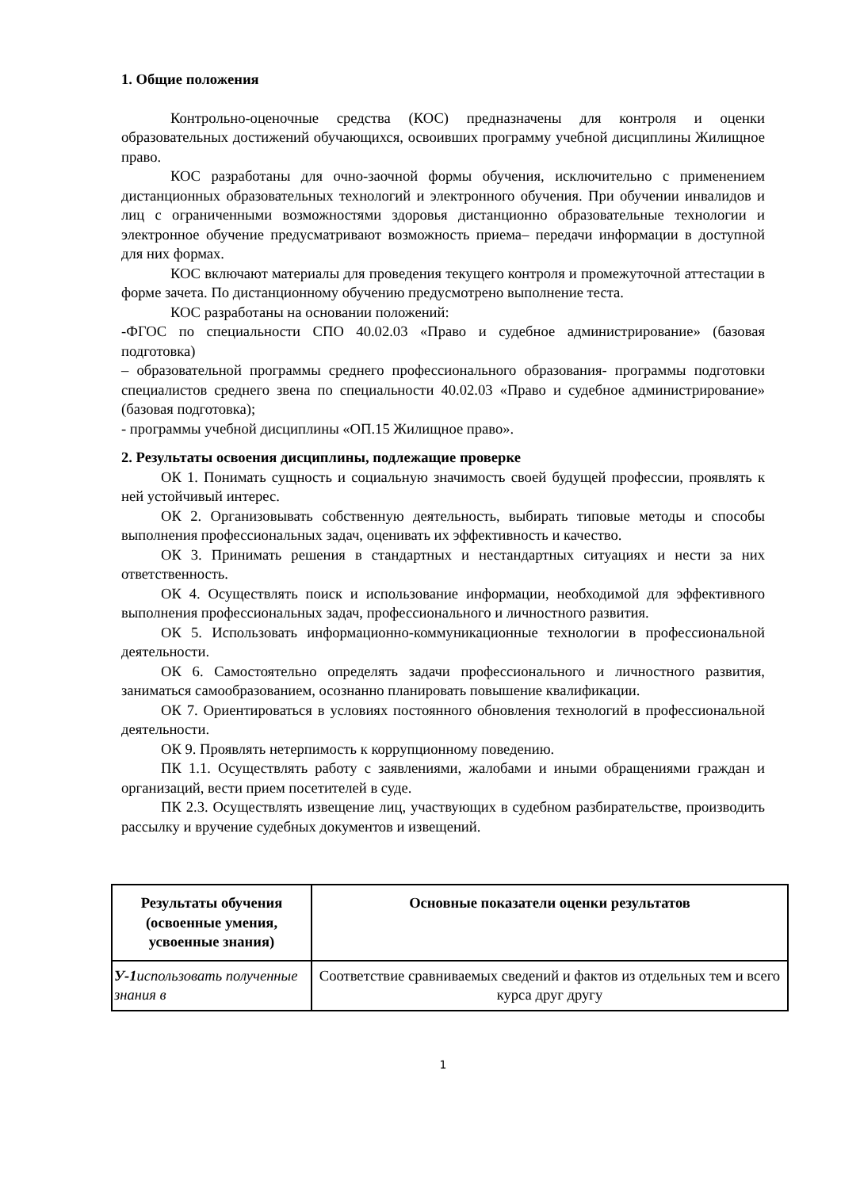1. Общие положения
Контрольно-оценочные средства (КОС) предназначены для контроля и оценки образовательных достижений обучающихся, освоивших программу учебной дисциплины Жилищное право.
КОС разработаны для очно-заочной формы обучения, исключительно с применением дистанционных образовательных технологий и электронного обучения. При обучении инвалидов и лиц с ограниченными возможностями здоровья дистанционно образовательные технологии и электронное обучение предусматривают возможность приема– передачи информации в доступной для них формах.
КОС включают материалы для проведения текущего контроля и промежуточной аттестации в форме зачета. По дистанционному обучению предусмотрено выполнение теста.
КОС разработаны на основании положений:
-ФГОС по специальности СПО 40.02.03 «Право и судебное администрирование» (базовая подготовка)
– образовательной программы среднего профессионального образования- программы подготовки специалистов среднего звена по специальности 40.02.03 «Право и судебное администрирование» (базовая подготовка);
- программы учебной дисциплины «ОП.15 Жилищное право».
2. Результаты освоения дисциплины, подлежащие проверке
ОК 1. Понимать сущность и социальную значимость своей будущей профессии, проявлять к ней устойчивый интерес.
ОК 2. Организовывать собственную деятельность, выбирать типовые методы и способы выполнения профессиональных задач, оценивать их эффективность и качество.
ОК 3. Принимать решения в стандартных и нестандартных ситуациях и нести за них ответственность.
ОК 4. Осуществлять поиск и использование информации, необходимой для эффективного выполнения профессиональных задач, профессионального и личностного развития.
ОК 5. Использовать информационно-коммуникационные технологии в профессиональной деятельности.
ОК 6. Самостоятельно определять задачи профессионального и личностного развития, заниматься самообразованием, осознанно планировать повышение квалификации.
ОК 7. Ориентироваться в условиях постоянного обновления технологий в профессиональной деятельности.
ОК 9. Проявлять нетерпимость к коррупционному поведению.
ПК 1.1. Осуществлять работу с заявлениями, жалобами и иными обращениями граждан и организаций, вести прием посетителей в суде.
ПК 2.3. Осуществлять извещение лиц, участвующих в судебном разбирательстве, производить рассылку и вручение судебных документов и извещений.
| Результаты обучения (освоенные умения, усвоенные знания) | Основные показатели оценки результатов |
| --- | --- |
| У-1 использовать полученные знания в | Соответствие сравниваемых сведений и фактов из отдельных тем и всего курса друг другу |
1